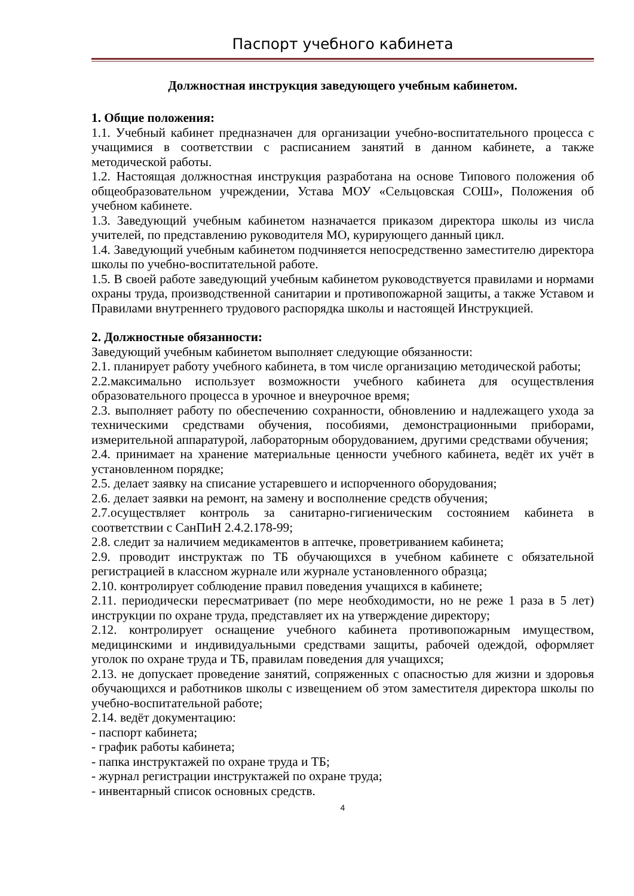Паспорт учебного кабинета
Должностная инструкция заведующего учебным кабинетом.
1. Общие положения:
1.1. Учебный кабинет предназначен для организации учебно-воспитательного процесса с учащимися в соответствии с расписанием занятий в данном кабинете, а также методической работы.
1.2. Настоящая должностная инструкция разработана на основе Типового положения об общеобразовательном учреждении, Устава МОУ «Сельцовская СОШ», Положения об учебном кабинете.
1.3. Заведующий учебным кабинетом назначается приказом директора школы из числа учителей, по представлению руководителя МО, курирующего данный цикл.
1.4. Заведующий учебным кабинетом подчиняется непосредственно заместителю директора школы по учебно-воспитательной работе.
1.5. В своей работе заведующий учебным кабинетом руководствуется правилами и нормами охраны труда, производственной санитарии и противопожарной защиты, а также Уставом и Правилами внутреннего трудового распорядка школы и настоящей Инструкцией.
2. Должностные обязанности:
Заведующий учебным кабинетом выполняет следующие обязанности:
2.1. планирует работу учебного кабинета, в том числе организацию методической работы;
2.2.максимально использует возможности учебного кабинета для осуществления образовательного процесса в урочное и внеурочное время;
2.3. выполняет работу по обеспечению сохранности, обновлению и надлежащего ухода за техническими средствами обучения, пособиями, демонстрационными приборами, измерительной аппаратурой, лабораторным оборудованием, другими средствами обучения;
2.4. принимает на хранение материальные ценности учебного кабинета, ведёт их учёт в установленном порядке;
2.5. делает заявку на списание устаревшего и испорченного оборудования;
2.6. делает заявки на ремонт, на замену и восполнение средств обучения;
2.7.осуществляет контроль за санитарно-гигиеническим состоянием кабинета в соответствии с СанПиН 2.4.2.178-99;
2.8. следит за наличием медикаментов в аптечке, проветриванием кабинета;
2.9. проводит инструктаж по ТБ обучающихся в учебном кабинете с обязательной регистрацией в классном журнале или журнале установленного образца;
2.10. контролирует соблюдение правил поведения учащихся в кабинете;
2.11. периодически пересматривает (по мере необходимости, но не реже 1 раза в 5 лет) инструкции по охране труда, представляет их на утверждение директору;
2.12. контролирует оснащение учебного кабинета противопожарным имуществом, медицинскими и индивидуальными средствами защиты, рабочей одеждой, оформляет уголок по охране труда и ТБ, правилам поведения для учащихся;
2.13. не допускает проведение занятий, сопряженных с опасностью для жизни и здоровья обучающихся и работников школы с извещением об этом заместителя директора школы по учебно-воспитательной работе;
2.14. ведёт документацию:
- паспорт кабинета;
- график работы кабинета;
- папка инструктажей по охране труда и ТБ;
- журнал регистрации инструктажей по охране труда;
- инвентарный список основных средств.
4